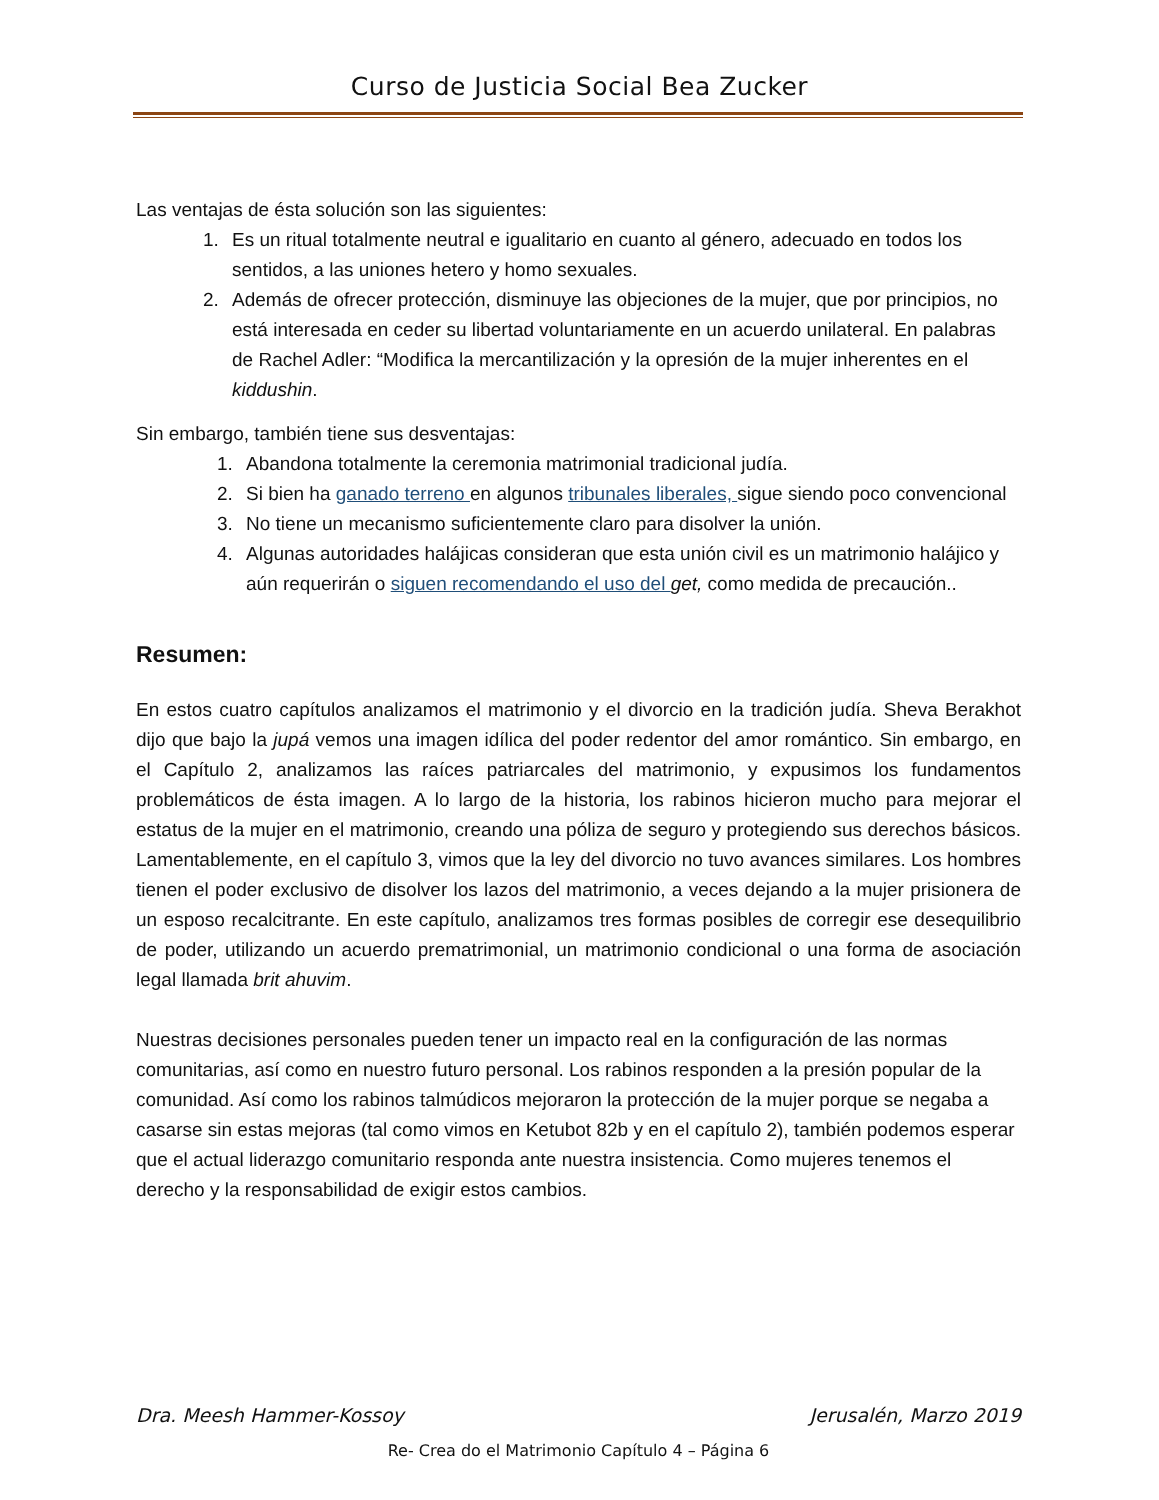Curso de Justicia Social Bea Zucker
Las ventajas de ésta solución son las siguientes:
1. Es un ritual totalmente neutral e igualitario en cuanto al género, adecuado en todos los sentidos, a las uniones hetero y homo sexuales.
2. Además de ofrecer protección, disminuye las objeciones de la mujer, que por principios, no está interesada en ceder su libertad voluntariamente en un acuerdo unilateral. En palabras de Rachel Adler: “Modifica la mercantilización y la opresión de la mujer inherentes en el kiddushin.
Sin embargo, también tiene sus desventajas:
1. Abandona totalmente la ceremonia matrimonial tradicional judía.
2. Si bien ha ganado terreno en algunos tribunales liberales, sigue siendo poco convencional
3. No tiene un mecanismo suficientemente claro para disolver la unión.
4. Algunas autoridades halájicas consideran que esta unión civil es un matrimonio halájico y aún requerirán o siguen recomendando el uso del get, como medida de precaución..
Resumen:
En estos cuatro capítulos analizamos el matrimonio y el divorcio en la tradición judía. Sheva Berakhot dijo que bajo la jupá vemos una imagen idílica del poder redentor del amor romántico. Sin embargo, en el Capítulo 2, analizamos las raíces patriarcales del matrimonio, y expusimos los fundamentos problemáticos de ésta imagen. A lo largo de la historia, los rabinos hicieron mucho para mejorar el estatus de la mujer en el matrimonio, creando una póliza de seguro y protegiendo sus derechos básicos. Lamentablemente, en el capítulo 3, vimos que la ley del divorcio no tuvo avances similares. Los hombres tienen el poder exclusivo de disolver los lazos del matrimonio, a veces dejando a la mujer prisionera de un esposo recalcitrante. En este capítulo, analizamos tres formas posibles de corregir ese desequilibrio de poder, utilizando un acuerdo prematrimonial, un matrimonio condicional o una forma de asociación legal llamada brit ahuvim.
Nuestras decisiones personales pueden tener un impacto real en la configuración de las normas comunitarias, así como en nuestro futuro personal. Los rabinos responden a la presión popular de la comunidad. Así como los rabinos talmúdicos mejoraron la protección de la mujer porque se negaba a casarse sin estas mejoras (tal como vimos en Ketubot 82b y en el capítulo 2), también podemos esperar que el actual liderazgo comunitario responda ante nuestra insistencia. Como mujeres tenemos el derecho y la responsabilidad de exigir estos cambios.
Dra. Meesh Hammer-Kossoy Jerusalén, Marzo 2019
Re- Crea do el Matrimonio Capítulo 4 – Página 6